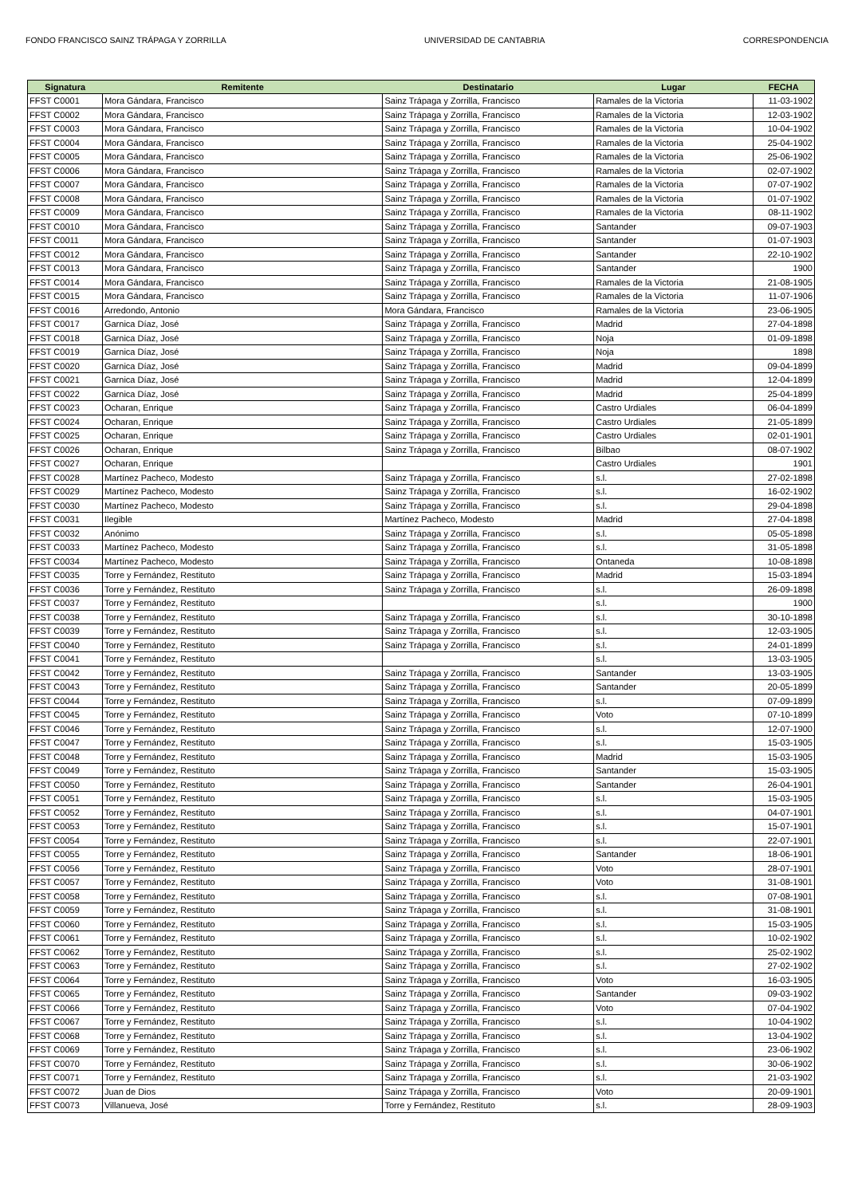FONDO FRANCISCO SAINZ TRÁPAGA Y ZORRILLA UNIVERSIDAD DE CANTABRIA CORRESPONDENCIA
| Signatura | Remitente | Destinatario | Lugar | FECHA |
| --- | --- | --- | --- | --- |
| FFST C0001 | Mora Gándara, Francisco | Sainz Trápaga y Zorrilla, Francisco | Ramales de la Victoria | 11-03-1902 |
| FFST C0002 | Mora Gándara, Francisco | Sainz Trápaga y Zorrilla, Francisco | Ramales de la Victoria | 12-03-1902 |
| FFST C0003 | Mora Gándara, Francisco | Sainz Trápaga y Zorrilla, Francisco | Ramales de la Victoria | 10-04-1902 |
| FFST C0004 | Mora Gándara, Francisco | Sainz Trápaga y Zorrilla, Francisco | Ramales de la Victoria | 25-04-1902 |
| FFST C0005 | Mora Gándara, Francisco | Sainz Trápaga y Zorrilla, Francisco | Ramales de la Victoria | 25-06-1902 |
| FFST C0006 | Mora Gándara, Francisco | Sainz Trápaga y Zorrilla, Francisco | Ramales de la Victoria | 02-07-1902 |
| FFST C0007 | Mora Gándara, Francisco | Sainz Trápaga y Zorrilla, Francisco | Ramales de la Victoria | 07-07-1902 |
| FFST C0008 | Mora Gándara, Francisco | Sainz Trápaga y Zorrilla, Francisco | Ramales de la Victoria | 01-07-1902 |
| FFST C0009 | Mora Gándara, Francisco | Sainz Trápaga y Zorrilla, Francisco | Ramales de la Victoria | 08-11-1902 |
| FFST C0010 | Mora Gándara, Francisco | Sainz Trápaga y Zorrilla, Francisco | Santander | 09-07-1903 |
| FFST C0011 | Mora Gándara, Francisco | Sainz Trápaga y Zorrilla, Francisco | Santander | 01-07-1903 |
| FFST C0012 | Mora Gándara, Francisco | Sainz Trápaga y Zorrilla, Francisco | Santander | 22-10-1902 |
| FFST C0013 | Mora Gándara, Francisco | Sainz Trápaga y Zorrilla, Francisco | Santander | 1900 |
| FFST C0014 | Mora Gándara, Francisco | Sainz Trápaga y Zorrilla, Francisco | Ramales de la Victoria | 21-08-1905 |
| FFST C0015 | Mora Gándara, Francisco | Sainz Trápaga y Zorrilla, Francisco | Ramales de la Victoria | 11-07-1906 |
| FFST C0016 | Arredondo, Antonio | Mora Gándara, Francisco | Ramales de la Victoria | 23-06-1905 |
| FFST C0017 | Garnica Díaz, José | Sainz Trápaga y Zorrilla, Francisco | Madrid | 27-04-1898 |
| FFST C0018 | Garnica Díaz, José | Sainz Trápaga y Zorrilla, Francisco | Noja | 01-09-1898 |
| FFST C0019 | Garnica Díaz, José | Sainz Trápaga y Zorrilla, Francisco | Noja | 1898 |
| FFST C0020 | Garnica Díaz, José | Sainz Trápaga y Zorrilla, Francisco | Madrid | 09-04-1899 |
| FFST C0021 | Garnica Díaz, José | Sainz Trápaga y Zorrilla, Francisco | Madrid | 12-04-1899 |
| FFST C0022 | Garnica Díaz, José | Sainz Trápaga y Zorrilla, Francisco | Madrid | 25-04-1899 |
| FFST C0023 | Ocharan, Enrique | Sainz Trápaga y Zorrilla, Francisco | Castro Urdiales | 06-04-1899 |
| FFST C0024 | Ocharan, Enrique | Sainz Trápaga y Zorrilla, Francisco | Castro Urdiales | 21-05-1899 |
| FFST C0025 | Ocharan, Enrique | Sainz Trápaga y Zorrilla, Francisco | Castro Urdiales | 02-01-1901 |
| FFST C0026 | Ocharan, Enrique | Sainz Trápaga y Zorrilla, Francisco | Bilbao | 08-07-1902 |
| FFST C0027 | Ocharan, Enrique | | Castro Urdiales | 1901 |
| FFST C0028 | Martínez Pacheco, Modesto | Sainz Trápaga y Zorrilla, Francisco | s.l. | 27-02-1898 |
| FFST C0029 | Martínez Pacheco, Modesto | Sainz Trápaga y Zorrilla, Francisco | s.l. | 16-02-1902 |
| FFST C0030 | Martínez Pacheco, Modesto | Sainz Trápaga y Zorrilla, Francisco | s.l. | 29-04-1898 |
| FFST C0031 | Ilegible | Martínez Pacheco, Modesto | Madrid | 27-04-1898 |
| FFST C0032 | Anónimo | Sainz Trápaga y Zorrilla, Francisco | s.l. | 05-05-1898 |
| FFST C0033 | Martínez Pacheco, Modesto | Sainz Trápaga y Zorrilla, Francisco | s.l. | 31-05-1898 |
| FFST C0034 | Martínez Pacheco, Modesto | Sainz Trápaga y Zorrilla, Francisco | Ontaneda | 10-08-1898 |
| FFST C0035 | Torre y Fernández, Restituto | Sainz Trápaga y Zorrilla, Francisco | Madrid | 15-03-1894 |
| FFST C0036 | Torre y Fernández, Restituto | Sainz Trápaga y Zorrilla, Francisco | s.l. | 26-09-1898 |
| FFST C0037 | Torre y Fernández, Restituto | | s.l. | 1900 |
| FFST C0038 | Torre y Fernández, Restituto | Sainz Trápaga y Zorrilla, Francisco | s.l. | 30-10-1898 |
| FFST C0039 | Torre y Fernández, Restituto | Sainz Trápaga y Zorrilla, Francisco | s.l. | 12-03-1905 |
| FFST C0040 | Torre y Fernández, Restituto | Sainz Trápaga y Zorrilla, Francisco | s.l. | 24-01-1899 |
| FFST C0041 | Torre y Fernández, Restituto | | s.l. | 13-03-1905 |
| FFST C0042 | Torre y Fernández, Restituto | Sainz Trápaga y Zorrilla, Francisco | Santander | 13-03-1905 |
| FFST C0043 | Torre y Fernández, Restituto | Sainz Trápaga y Zorrilla, Francisco | Santander | 20-05-1899 |
| FFST C0044 | Torre y Fernández, Restituto | Sainz Trápaga y Zorrilla, Francisco | s.l. | 07-09-1899 |
| FFST C0045 | Torre y Fernández, Restituto | Sainz Trápaga y Zorrilla, Francisco | Voto | 07-10-1899 |
| FFST C0046 | Torre y Fernández, Restituto | Sainz Trápaga y Zorrilla, Francisco | s.l. | 12-07-1900 |
| FFST C0047 | Torre y Fernández, Restituto | Sainz Trápaga y Zorrilla, Francisco | s.l. | 15-03-1905 |
| FFST C0048 | Torre y Fernández, Restituto | Sainz Trápaga y Zorrilla, Francisco | Madrid | 15-03-1905 |
| FFST C0049 | Torre y Fernández, Restituto | Sainz Trápaga y Zorrilla, Francisco | Santander | 15-03-1905 |
| FFST C0050 | Torre y Fernández, Restituto | Sainz Trápaga y Zorrilla, Francisco | Santander | 26-04-1901 |
| FFST C0051 | Torre y Fernández, Restituto | Sainz Trápaga y Zorrilla, Francisco | s.l. | 15-03-1905 |
| FFST C0052 | Torre y Fernández, Restituto | Sainz Trápaga y Zorrilla, Francisco | s.l. | 04-07-1901 |
| FFST C0053 | Torre y Fernández, Restituto | Sainz Trápaga y Zorrilla, Francisco | s.l. | 15-07-1901 |
| FFST C0054 | Torre y Fernández, Restituto | Sainz Trápaga y Zorrilla, Francisco | s.l. | 22-07-1901 |
| FFST C0055 | Torre y Fernández, Restituto | Sainz Trápaga y Zorrilla, Francisco | Santander | 18-06-1901 |
| FFST C0056 | Torre y Fernández, Restituto | Sainz Trápaga y Zorrilla, Francisco | Voto | 28-07-1901 |
| FFST C0057 | Torre y Fernández, Restituto | Sainz Trápaga y Zorrilla, Francisco | Voto | 31-08-1901 |
| FFST C0058 | Torre y Fernández, Restituto | Sainz Trápaga y Zorrilla, Francisco | s.l. | 07-08-1901 |
| FFST C0059 | Torre y Fernández, Restituto | Sainz Trápaga y Zorrilla, Francisco | s.l. | 31-08-1901 |
| FFST C0060 | Torre y Fernández, Restituto | Sainz Trápaga y Zorrilla, Francisco | s.l. | 15-03-1905 |
| FFST C0061 | Torre y Fernández, Restituto | Sainz Trápaga y Zorrilla, Francisco | s.l. | 10-02-1902 |
| FFST C0062 | Torre y Fernández, Restituto | Sainz Trápaga y Zorrilla, Francisco | s.l. | 25-02-1902 |
| FFST C0063 | Torre y Fernández, Restituto | Sainz Trápaga y Zorrilla, Francisco | s.l. | 27-02-1902 |
| FFST C0064 | Torre y Fernández, Restituto | Sainz Trápaga y Zorrilla, Francisco | Voto | 16-03-1905 |
| FFST C0065 | Torre y Fernández, Restituto | Sainz Trápaga y Zorrilla, Francisco | Santander | 09-03-1902 |
| FFST C0066 | Torre y Fernández, Restituto | Sainz Trápaga y Zorrilla, Francisco | Voto | 07-04-1902 |
| FFST C0067 | Torre y Fernández, Restituto | Sainz Trápaga y Zorrilla, Francisco | s.l. | 10-04-1902 |
| FFST C0068 | Torre y Fernández, Restituto | Sainz Trápaga y Zorrilla, Francisco | s.l. | 13-04-1902 |
| FFST C0069 | Torre y Fernández, Restituto | Sainz Trápaga y Zorrilla, Francisco | s.l. | 23-06-1902 |
| FFST C0070 | Torre y Fernández, Restituto | Sainz Trápaga y Zorrilla, Francisco | s.l. | 30-06-1902 |
| FFST C0071 | Torre y Fernández, Restituto | Sainz Trápaga y Zorrilla, Francisco | s.l. | 21-03-1902 |
| FFST C0072 | Juan de Dios | Sainz Trápaga y Zorrilla, Francisco | Voto | 20-09-1901 |
| FFST C0073 | Villanueva, José | Torre y Fernández, Restituto | s.l. | 28-09-1903 |